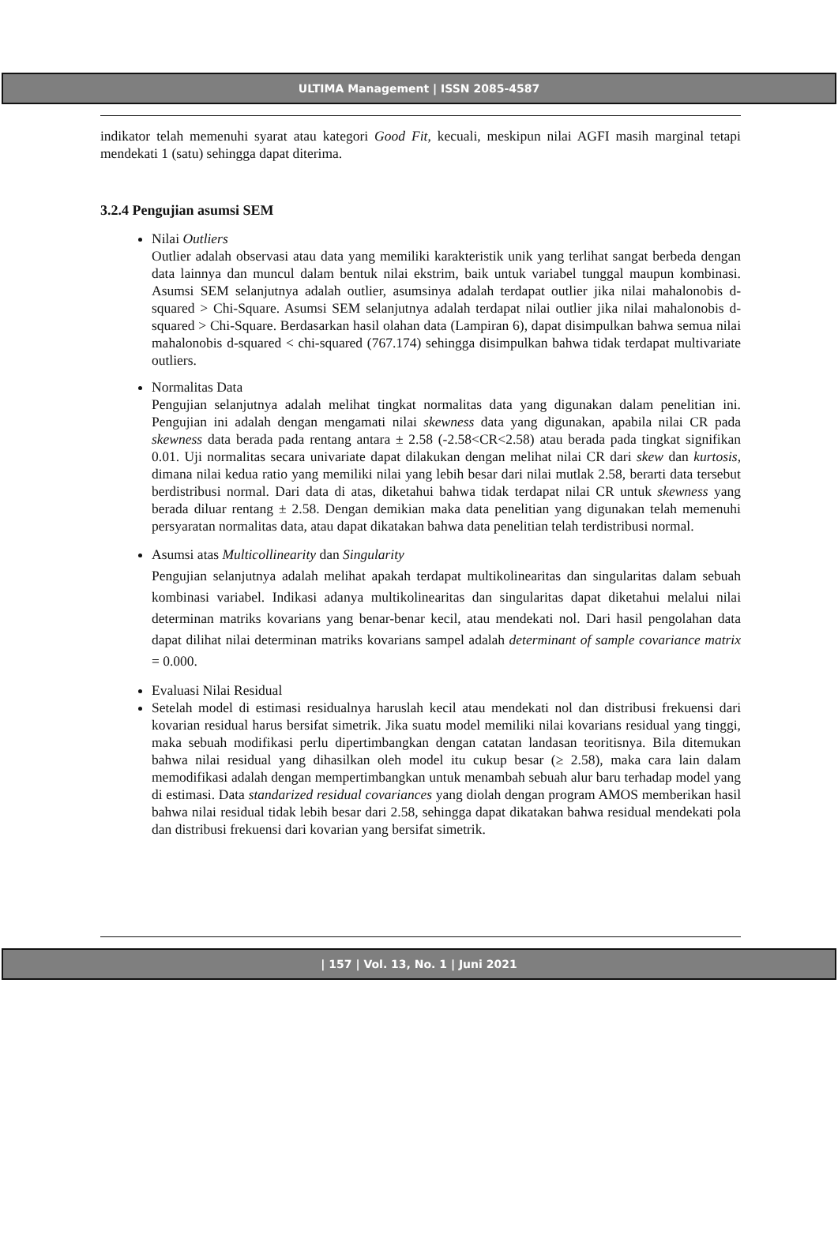ULTIMA Management | ISSN 2085-4587
indikator telah memenuhi syarat atau kategori Good Fit, kecuali, meskipun nilai AGFI masih marginal tetapi mendekati 1 (satu) sehingga dapat diterima.
3.2.4 Pengujian asumsi SEM
Nilai Outliers
Outlier adalah observasi atau data yang memiliki karakteristik unik yang terlihat sangat berbeda dengan data lainnya dan muncul dalam bentuk nilai ekstrim, baik untuk variabel tunggal maupun kombinasi. Asumsi SEM selanjutnya adalah outlier, asumsinya adalah terdapat outlier jika nilai mahalonobis d-squared > Chi-Square. Asumsi SEM selanjutnya adalah terdapat nilai outlier jika nilai mahalonobis d-squared > Chi-Square. Berdasarkan hasil olahan data (Lampiran 6), dapat disimpulkan bahwa semua nilai mahalonobis d-squared < chi-squared (767.174) sehingga disimpulkan bahwa tidak terdapat multivariate outliers.
Normalitas Data
Pengujian selanjutnya adalah melihat tingkat normalitas data yang digunakan dalam penelitian ini. Pengujian ini adalah dengan mengamati nilai skewness data yang digunakan, apabila nilai CR pada skewness data berada pada rentang antara ± 2.58 (-2.58<CR<2.58) atau berada pada tingkat signifikan 0.01. Uji normalitas secara univariate dapat dilakukan dengan melihat nilai CR dari skew dan kurtosis, dimana nilai kedua ratio yang memiliki nilai yang lebih besar dari nilai mutlak 2.58, berarti data tersebut berdistribusi normal. Dari data di atas, diketahui bahwa tidak terdapat nilai CR untuk skewness yang berada diluar rentang ± 2.58. Dengan demikian maka data penelitian yang digunakan telah memenuhi persyaratan normalitas data, atau dapat dikatakan bahwa data penelitian telah terdistribusi normal.
Asumsi atas Multicollinearity dan Singularity
Pengujian selanjutnya adalah melihat apakah terdapat multikolinearitas dan singularitas dalam sebuah kombinasi variabel. Indikasi adanya multikolinearitas dan singularitas dapat diketahui melalui nilai determinan matriks kovarians yang benar-benar kecil, atau mendekati nol. Dari hasil pengolahan data dapat dilihat nilai determinan matriks kovarians sampel adalah determinant of sample covariance matrix = 0.000.
Evaluasi Nilai Residual
Setelah model di estimasi residualnya haruslah kecil atau mendekati nol dan distribusi frekuensi dari kovarian residual harus bersifat simetrik. Jika suatu model memiliki nilai kovarians residual yang tinggi, maka sebuah modifikasi perlu dipertimbangkan dengan catatan landasan teoritisnya. Bila ditemukan bahwa nilai residual yang dihasilkan oleh model itu cukup besar (≥ 2.58), maka cara lain dalam memodifikasi adalah dengan mempertimbangkan untuk menambah sebuah alur baru terhadap model yang di estimasi. Data standarized residual covariances yang diolah dengan program AMOS memberikan hasil bahwa nilai residual tidak lebih besar dari 2.58, sehingga dapat dikatakan bahwa residual mendekati pola dan distribusi frekuensi dari kovarian yang bersifat simetrik.
| 157 | Vol. 13, No. 1 | Juni 2021